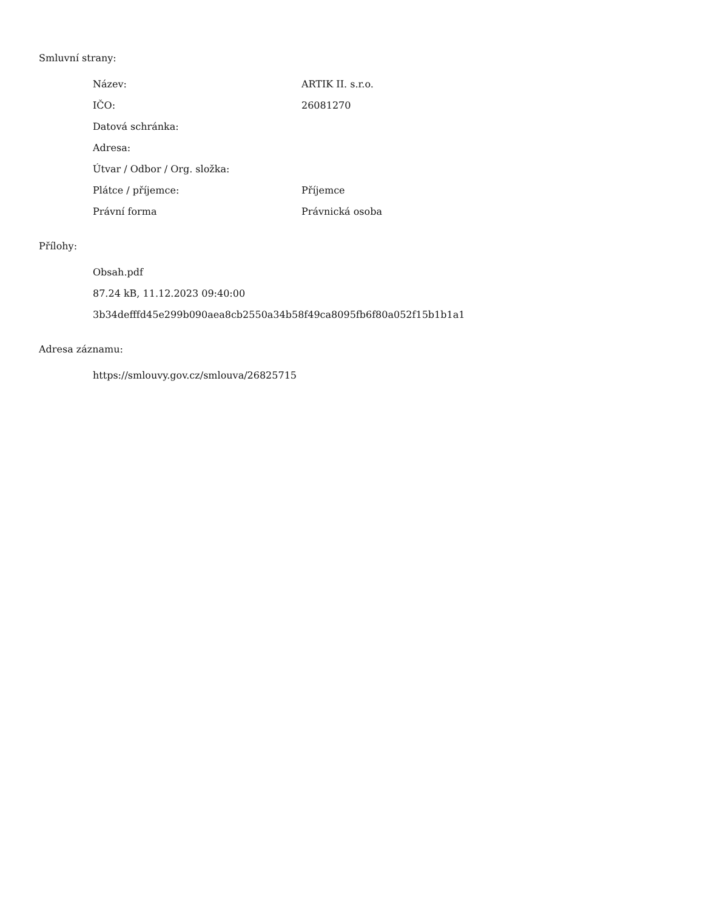Smluvní strany:
| Název: | ARTIK II. s.r.o. |
| IČO: | 26081270 |
| Datová schránka: | |
| Adresa: | |
| Útvar / Odbor / Org. složka: | |
| Plátce / příjemce: | Příjemce |
| Právní forma | Právnická osoba |
Přílohy:
Obsah.pdf
87.24 kB, 11.12.2023 09:40:00
3b34defffd45e299b090aea8cb2550a34b58f49ca8095fb6f80a052f15b1b1a1
Adresa záznamu:
https://smlouvy.gov.cz/smlouva/26825715